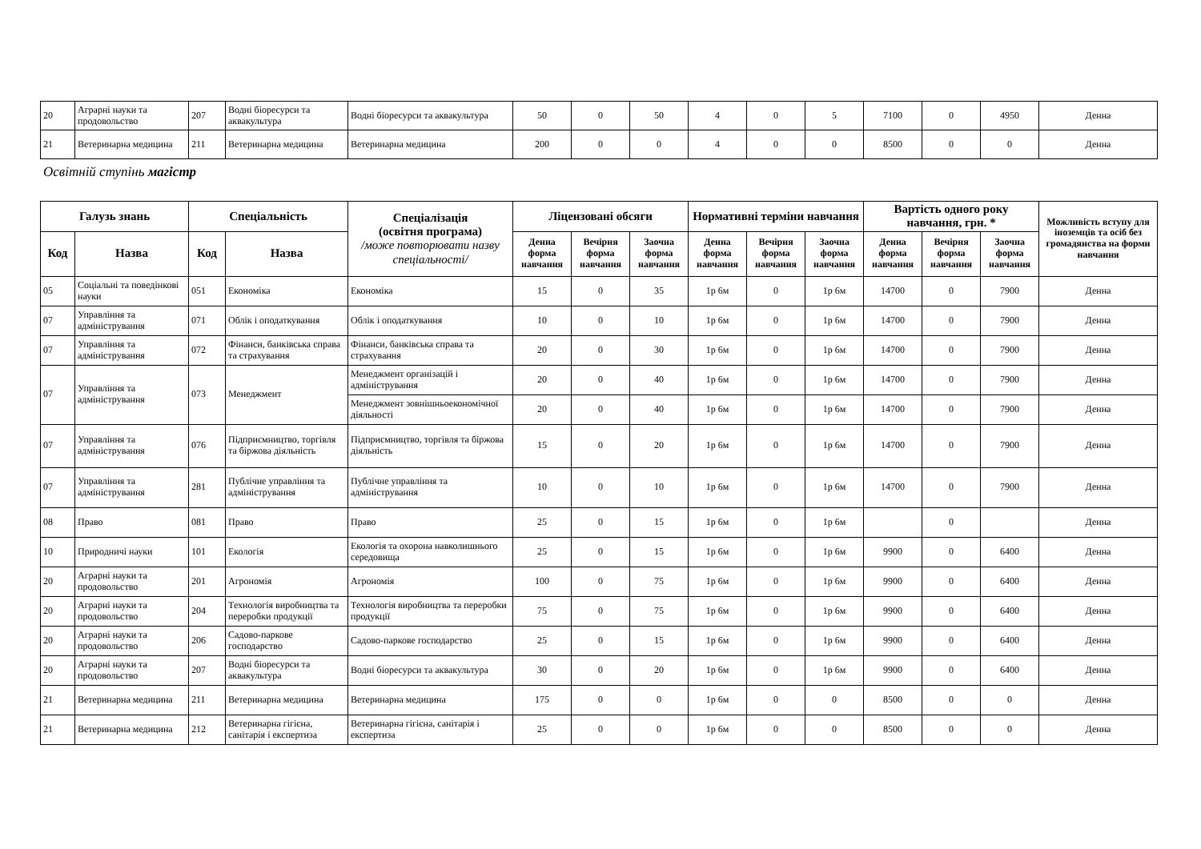| 20 | Аграрні науки та продовольство | 207 | Водні біоресурси та аквакультура | Водні біоресурси та аквакультура | 50 | 0 | 50 | 4 | 0 | 5 | 7100 | 0 | 4950 | Денна |
| 21 | Ветеринарна медицина | 211 | Ветеринарна медицина | Ветеринарна медицина | 200 | 0 | 0 | 4 | 0 | 0 | 8500 | 0 | 0 | Денна |
Освітній ступінь магістр
| Галузь знань | | Спеціальність | | Спеціалізація (освітня програма) /може повторювати назву спеціальності/ | Ліцензовані обсяги | | | Нормативні терміни навчання | | | Вартість одного року навчання, грн. * | | | Можливість вступу для іноземців та осіб без громадянства на форми навчання |
| --- | --- | --- | --- | --- | --- | --- | --- | --- | --- | --- | --- | --- | --- | --- |
| Код | Назва | Код | Назва | | Денна форма навчання | Вечірня форма навчання | Заочна форма навчання | Денна форма навчання | Вечірня форма навчання | Заочна форма навчання | Денна форма навчання | Вечірня форма навчання | Заочна форма навчання | |
| 05 | Соціальні та поведінкові науки | 051 | Економіка | Економіка | 15 | 0 | 35 | 1р 6м | 0 | 1р 6м | 14700 | 0 | 7900 | Денна |
| 07 | Управління та адміністрування | 071 | Облік і оподаткування | Облік і оподаткування | 10 | 0 | 10 | 1р 6м | 0 | 1р 6м | 14700 | 0 | 7900 | Денна |
| 07 | Управління та адміністрування | 072 | Фінанси, банківська справа та страхування | Фінанси, банківська справа та страхування | 20 | 0 | 30 | 1р 6м | 0 | 1р 6м | 14700 | 0 | 7900 | Денна |
| 07 | Управління та адміністрування | 073 | Менеджмент | Менеджмент організацій і адміністрування | 20 | 0 | 40 | 1р 6м | 0 | 1р 6м | 14700 | 0 | 7900 | Денна |
| | | | | Менеджмент зовнішньоекономічної діяльності | 20 | 0 | 40 | 1р 6м | 0 | 1р 6м | 14700 | 0 | 7900 | Денна |
| 07 | Управління та адміністрування | 076 | Підприємництво, торгівля та біржова діяльність | Підприємництво, торгівля та біржова діяльність | 15 | 0 | 20 | 1р 6м | 0 | 1р 6м | 14700 | 0 | 7900 | Денна |
| 07 | Управління та адміністрування | 281 | Публічне управління та адміністрування | Публічне управління та адміністрування | 10 | 0 | 10 | 1р 6м | 0 | 1р 6м | 14700 | 0 | 7900 | Денна |
| 08 | Право | 081 | Право | Право | 25 | 0 | 15 | 1р 6м | 0 | 1р 6м | | 0 | | Денна |
| 10 | Природничі науки | 101 | Екологія | Екологія та охорона навколишнього середовища | 25 | 0 | 15 | 1р 6м | 0 | 1р 6м | 9900 | 0 | 6400 | Денна |
| 20 | Аграрні науки та продовольство | 201 | Агрономія | Агрономія | 100 | 0 | 75 | 1р 6м | 0 | 1р 6м | 9900 | 0 | 6400 | Денна |
| 20 | Аграрні науки та продовольство | 204 | Технологія виробництва та переробки продукції | Технологія виробництва та переробки продукції | 75 | 0 | 75 | 1р 6м | 0 | 1р 6м | 9900 | 0 | 6400 | Денна |
| 20 | Аграрні науки та продовольство | 206 | Садово-паркове господарство | Садово-паркове господарство | 25 | 0 | 15 | 1р 6м | 0 | 1р 6м | 9900 | 0 | 6400 | Денна |
| 20 | Аграрні науки та продовольство | 207 | Водні біоресурси та аквакультура | Водні біоресурси та аквакультура | 30 | 0 | 20 | 1р 6м | 0 | 1р 6м | 9900 | 0 | 6400 | Денна |
| 21 | Ветеринарна медицина | 211 | Ветеринарна медицина | Ветеринарна медицина | 175 | 0 | 0 | 1р 6м | 0 | 0 | 8500 | 0 | 0 | Денна |
| 21 | Ветеринарна медицина | 212 | Ветеринарна гігієна, санітарія і експертиза | Ветеринарна гігієна, санітарія і експертиза | 25 | 0 | 0 | 1р 6м | 0 | 0 | 8500 | 0 | 0 | Денна |